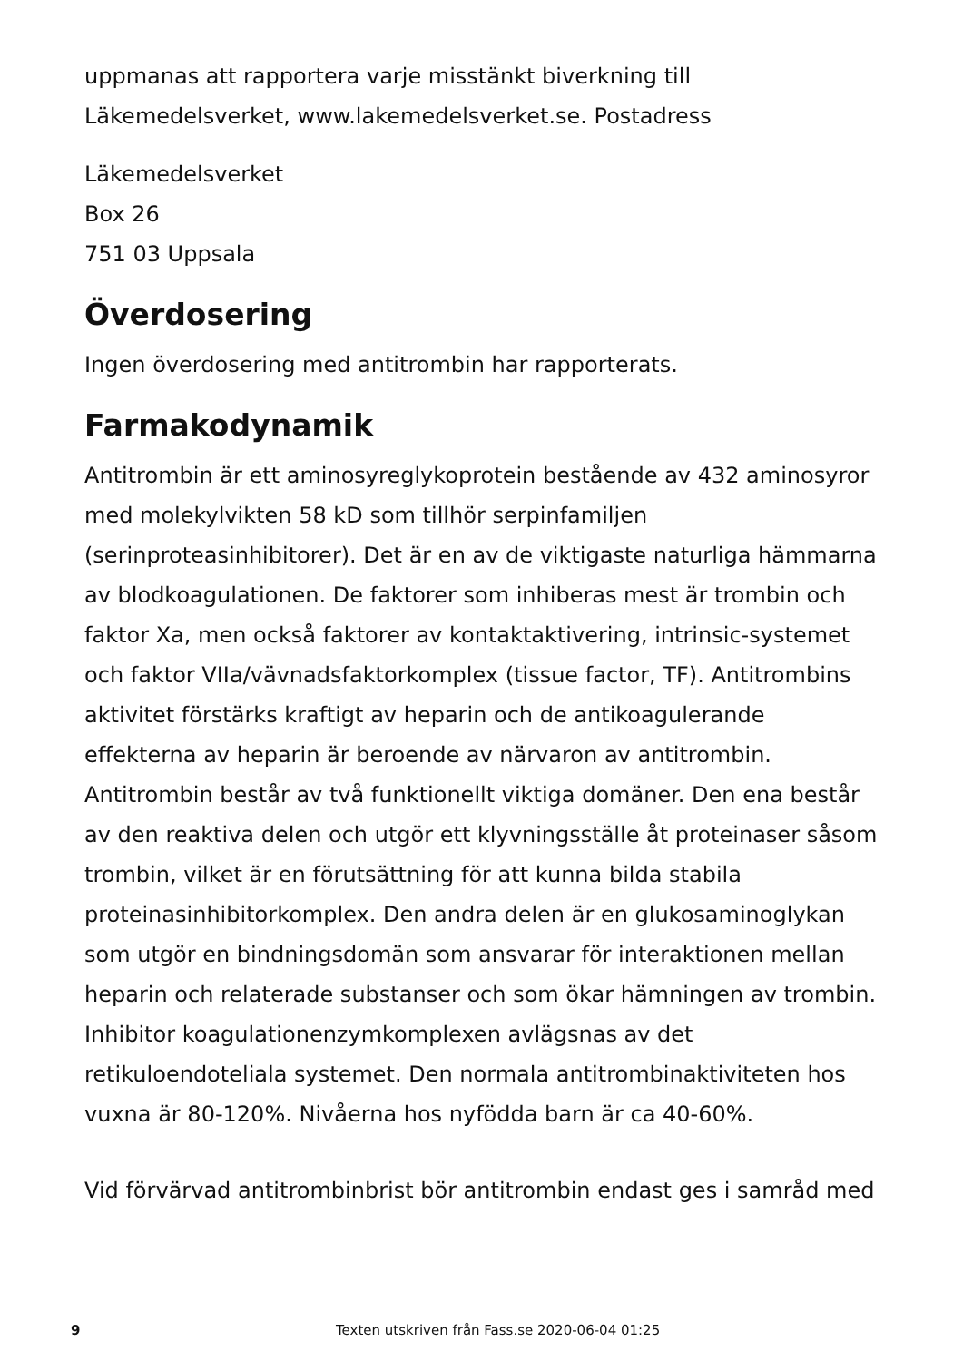uppmanas att rapportera varje misstänkt biverkning till Läkemedelsverket, www.lakemedelsverket.se. Postadress
Läkemedelsverket
Box 26
751 03 Uppsala
Överdosering
Ingen överdosering med antitrombin har rapporterats.
Farmakodynamik
Antitrombin är ett aminosyreglykoprotein bestående av 432 aminosyror med molekylvikten 58 kD som tillhör serpinfamiljen (serinproteasinhibitorer). Det är en av de viktigaste naturliga hämmarna av blodkoagulationen. De faktorer som inhiberas mest är trombin och faktor Xa, men också faktorer av kontaktaktivering, intrinsic-systemet och faktor VIIa/vävnadsfaktorkomplex (tissue factor, TF). Antitrombins aktivitet förstärks kraftigt av heparin och de antikoagulerande effekterna av heparin är beroende av närvaron av antitrombin. Antitrombin består av två funktionellt viktiga domäner. Den ena består av den reaktiva delen och utgör ett klyvningsställe åt proteinaser såsom trombin, vilket är en förutsättning för att kunna bilda stabila proteinasinhibitorkomplex. Den andra delen är en glukosaminoglykan som utgör en bindningsdomän som ansvarar för interaktionen mellan heparin och relaterade substanser och som ökar hämningen av trombin. Inhibitor koagulationenzymkomplexen avlägsnas av det retikuloendoteliala systemet. Den normala antitrombinaktiviteten hos vuxna är 80-120%. Nivåerna hos nyfödda barn är ca 40-60%.
Vid förvärvad antitrombinbrist bör antitrombin endast ges i samråd med
9 Texten utskriven från Fass.se 2020-06-04 01:25